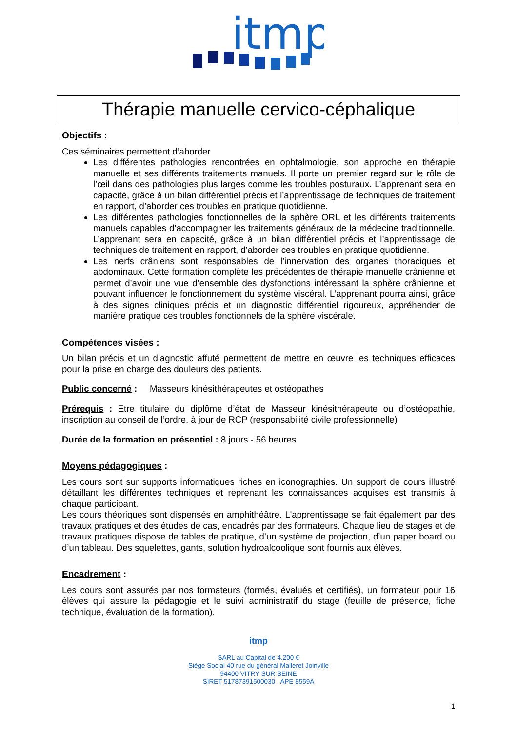itmp
Thérapie manuelle cervico-céphalique
Objectifs :
Ces séminaires permettent d’aborder
Les différentes pathologies rencontrées en ophtalmologie, son approche en thérapie manuelle et ses différents traitements manuels. Il porte un premier regard sur le rôle de l’œil dans des pathologies plus larges comme les troubles posturaux. L’apprenant sera en capacité, grâce à un bilan différentiel précis et l’apprentissage de techniques de traitement en rapport, d’aborder ces troubles en pratique quotidienne.
Les différentes pathologies fonctionnelles de la sphère ORL et les différents traitements manuels capables d’accompagner les traitements généraux de la médecine traditionnelle. L’apprenant sera en capacité, grâce à un bilan différentiel précis et l’apprentissage de techniques de traitement en rapport, d’aborder ces troubles en pratique quotidienne.
Les nerfs crâniens sont responsables de l’innervation des organes thoraciques et abdominaux. Cette formation complète les précédentes de thérapie manuelle crânienne et permet d’avoir une vue d’ensemble des dysfonctions intéressant la sphère crânienne et pouvant influencer le fonctionnement du système viscéral. L’apprenant pourra ainsi, grâce à des signes cliniques précis et un diagnostic différentiel rigoureux, appréhender de manière pratique ces troubles fonctionnels de la sphère viscérale.
Compétences visées :
Un bilan précis et un diagnostic affuté permettent de mettre en œuvre les techniques efficaces pour la prise en charge des douleurs des patients.
Public concerné : Masseurs kinésithérapeutes et ostéopathes
Prérequis : Etre titulaire du diplôme d’état de Masseur kinésithérapeute ou d’ostéopathie, inscription au conseil de l’ordre, à jour de RCP (responsabilité civile professionnelle)
Durée de la formation en présentiel : 8 jours - 56 heures
Moyens pédagogiques :
Les cours sont sur supports informatiques riches en iconographies. Un support de cours illustré détaillant les différentes techniques et reprenant les connaissances acquises est transmis à chaque participant.
Les cours théoriques sont dispensés en amphithéâtre. L'apprentissage se fait également par des travaux pratiques et des études de cas, encadrés par des formateurs. Chaque lieu de stages et de travaux pratiques dispose de tables de pratique, d’un système de projection, d’un paper board ou d’un tableau. Des squelettes, gants, solution hydroalcoolique sont fournis aux élèves.
Encadrement :
Les cours sont assurés par nos formateurs (formés, évalués et certifiés), un formateur pour 16 élèves qui assure la pédagogie et le suivi administratif du stage (feuille de présence, fiche technique, évaluation de la formation).
itmp
SARL au Capital de 4.200 €
Siège Social 40 rue du général Malleret Joinville
94400 VITRY SUR SEINE
SIRET 51787391500030 APE 8559A
1